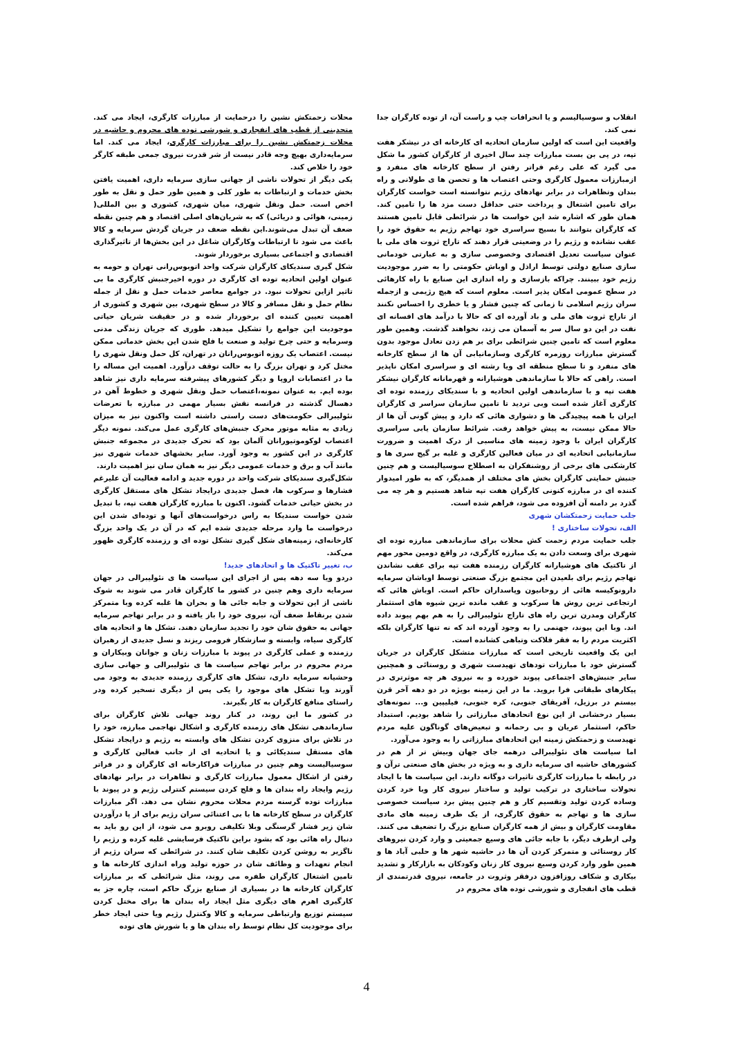انقلاب و سوسیالیسم و یا انحرافات چپ و راست آن، از توده کارگران جدا نمی کند.
واقعیت این است که اولین سازمان اتحادیه ای کارخانه ای در نیشکر هفت تپه، در پی بن بست مبارزات چند سال اخیری از کارگران کشور ما شکل می گیرد که علی رغم فراتر رفتن از سطح کارخانه های منفرد و ازمبارزات معمول کارگری وحتی اعتصاب ها و تحصن ها ی طولانی و راه بندان وتظاهرات در برابر نهادهای رژیم نتوانسته است خواست کارگران برای تامین اشتغال و پرداخت حتی حداقل دست مزد ها را تامین کند. همان طور که اشاره شد این خواست ها در شرائطی قابل تامین هستند که کارگران بتوانند با بسیج سراسری خود تهاجم رژیم به حقوق خود را عقب نشانده و رژیم را در وضعیتی قرار دهند که تاراج ثروت های ملی با عنوان سیاست تعدیل اقتصادی وخصوصی سازی و به عبارتی خودمانی سازی صنایع دولتی توسط اراذل و اوباش حکومتی را به ضرر موجودیت رژیم خود ببینند. چراکه بازسازی و راه اندازی این صنایع با راه کارهائی در سطح عمومی امکان پذیر است. معلوم است که هیچ رژیمی و ازجمله سران رژیم اسلامی تا زمانی که چنین فشار و یا خطری را احساس نکنند از تاراج ثروت های ملی و باد آورده ای که حالا با درآمد های افسانه ای نفت در این دو سال سر به آسمان می زند، نخواهند گذشت. وهمین طور معلوم است که تامین چنین شرائطی برای بر هم زدن تعادل موجود بدون گسترش مبارزات روزمره کارگری وسازمانیابی آن ها از سطح کارخانه های منفرد و تا سطح منطقه ای ویا رشته ای و سراسری امکان ناپذیر است. راهی که حالا با سازماندهی هوشیارانه و قهرمانانه کارگران نیشکر هفت تپه و با سازماندهی اولین اتحادیه و با سندیکای رزمنده توده ای کارگری آغاز شده است وبی تردید تا تامین سازمان سراسر ی کارگران ایران با همه پیچیدگی ها و دشواری هائی که دارد و پیش گونی آن ها از حالا ممکن نیست، به پیش خواهد رفت. شرائط سازمان یابی سراسری کارگران ایران با وجود زمینه های مناسبی از درک اهمیت و ضرورت سازمانیابی اتحادیه ای در میان فعالین کارگری و غلبه بر گیج سری ها و کارشکنی های برخی از روشنفکران به اصطلاح سوسیالیست و هم چنین جنبش حمایتی کارگران بخش های مختلف از همدیگر، که به طور امیدوار کننده ای در مبارزه کنونی کارگران هفت تپه شاهد هستیم و هر چه می گذرد بر دامنه آن افزوده می شود، فراهم شده است.
جلب حمایت زحمتکشان شهری
الف، تحولات ساختاری !
جلب حمایت مردم زحمت کش محلات برای سازماندهی مبارزه توده ای شهری برای وسعت دادن به یک مبارزه کارگری، در واقع دومین محور مهم از تاکتیک های هوشیارانه کارگران رزمنده هفت تپه برای عقب نشاندن تهاجم رژیم برای بلعیدن این مجتمع بزرگ صنعتی توسط اوباشان سرمایه دارونوکیسه هائی از روحانیون وپاسداران حاکم است. اوباش هائی که ارتجاعی ترین روش ها سرکوب و عقب مانده ترین شیوه های استثمار کارگران ومدرن ترین راه های تاراج نئولیبرالی را به هم بهم پیوند داده اند. وبا این پیوند، جهنمی را به وجود آورده اند که نه تنها کارگران بلکه اکثریت مردم را به فقر فلاکت وتباهی کشانده است.
این یک واقعیت تاریخی است که مبارزات متشکل کارگران در جریان گسترش خود با مبارزات تودهای تهیدست شهری و روستائی و همچنین سایر جنبش‌های اجتماعی پیوند خورده و به نیروی هر چه موثرتری در پیکارهای طبقاتی فرا بروید. ما در این زمینه بویژه در دو دهه آخر قرن بیستم در برزیل، آفریقای جنوبی، کره جنوبی، فیلیپین و... نمونه‌های بسیار درخشانی از این نوع اتحادهای مبارزاتی را شاهد بودیم. استبداد حاکم، استثمار عریان و بی رحمانه و تبعیض‌های گوناگون علیه مردم تهیدست و زحمتکش زمینه این اتحادهای مبارزاتی را به وجود می‌آورد.
اما سیاست های نئولیبرالی درهمه جای جهان وبیش تر از هم در کشورهای حاشیه ای سرمایه داری و به ویژه در بخش های صنعتی ترآن و در رابطه با مبارزات کارگری تاثیرات دوگانه دارند. این سیاست ها با ایجاد تحولات ساختاری در ترکیب تولید و ساختار نیروی کار وبا خرد کردن وساده کردن تولید وتقسیم کار و هم چنین پیش برد سیاست خصوصی سازی ها و تهاجم به حقوق کارگری، از یک طرف زمینه های مادی مقاومت کارگران و بیش از همه کارگران صنایع بزرگ را تضعیف می کنند. ولی ازطرف دیگر، با جابه جائی های وسیع جمعیتی و وارد کردن نیروهای کار روستائی و متمرکز کردن آن ها در حاشیه شهر ها و حلبی آباد ها و همین طور وارد کردن وسیع نیروی کار زنان وکودکان به بازارکار و تشدید بیکاری و شکاف روزافزون درفقر وثروت در جامعه، نیروی قدرتمندی از قطب های انفجاری و شورشی توده های محروم در
محلات زحمتکش نشین را درحمایت از مبارزات کارگری، ایجاد می کند. متحدینی از قطب های انفجاری و شورشی توده های محروم و حاشیه در محلات زحمتکش نشین را برای مبارزات کارگری، ایجاد می کند. اما سرمایه‌داری بهیچ وجه قادر نیست از شر قدرت نیروی جمعی طبقه کارگر خود را خلاص کند.
یکی دیگر از تحولات ناشی از جهانی سازی سرمایه داری، اهمیت یافتن بخش خدمات و ارتباطات به طور کلی و همین طور حمل و نقل به طور اخص است. حمل ونقل شهری، میان شهری، کشوری و بین المللی( زمینی، هوائی و دریائی) که به شریان‌های اصلی اقتصاد و هم چنین نقطه ضعف آن تبدل می‌شوند.این نقطه ضعف در جریان گردش سرمایه و کالا باعث می شود تا ارتباطات وکارگران شاغل در این بخش‌ها از تاثیرگذاری اقتصادی و اجتماعی بسیاری برخوردار شوند.
شکل گیری سندیکای کارگران شرکت واحد اتوبوس‌رانی تهران و حومه به عنوان اولین اتحادیه توده ای کارگری در دوره اخیرجنبش کارگری ما بی تاثیر ازاین تحولات نبود. در جوامع معاصر خدمات حمل و نقل از جمله نظام حمل و نقل مسافر و کالا در سطح شهری، بین شهری و کشوری از اهمیت تعیین کننده ای برخوردار شده و در حقیقت شریان حیاتی موجودیت این جوامع را تشکیل میدهد. طوری که جریان زندگی مدنی وسرمایه و حتی چرخ تولید و صنعت با فلج شدن این بخش خدماتی ممکن نیست. اعتصاب یک روزه اتوبوس‌رانان در تهران، کل حمل ونقل شهری را مختل کرد و تهران بزرگ را به حالت توقف درآورد. اهمیت این مساله را ما در اعتصابات اروپا و دیگر کشورهای پیشرفته سرمایه داری نیز شاهد بوده ایم. به عنوان نمونه،اعتصاب حمل ونقل شهری و خطوط آهن در دهسال گذشته در فرانسه نقش بسیار مهمی در مبارزه با تعرضات نئولیبرالی حکومت‌های دست راستی داشته است واکنون نیز به میزان زیادی به مثابه موتور محرک جنبش‌های کارگری عمل می‌کند. نمونه دیگر اعتصاب لوکوموتیورانان آلمان بود که تحرک جدیدی در مجموعه جنبش کارگری در این کشور به وجود آورد. سایر بخشهای خدمات شهری نیز مانند آب و برق و خدمات عمومی دیگر نیز به همان سان نیز اهمیت دارند.
شکل‌گیری سندیکای شرکت واحد در دوره جدید و ادامه فعالیت آن علیرغم فشارها و سرکوب ها، فصل جدیدی درایجاد تشکل های مستقل کارگری در بخش حیاتی خدمات گشود. اکنون با مبارزه کارگران هفت تپه، با تبدیل شدن خواست سندیکا به راس درخواست‌های آنها و توده‌ای شدن این درخواست ما وارد مرحله جدیدی شده ایم که در آن در یک واحد بزرگ کارخانه‌ای، زمینه‌های شکل گیری تشکل توده ای و رزمنده کارگری ظهور می‌کند.
ب، تغییر تاکتیک ها و اتحادهای جدید!
دردو ویا سه دهه پس از اجرای این سیاست ها ی نئولیبرالی در جهان سرمایه داری وهم چنین در کشور ما کارگران قادر می شوند به شوک ناشی از این تحولات و جابه جائی ها و بحران ها غلبه کرده وبا متمرکز شدن برنقاط ضعف آن، نیروی خود را باز یافته و در برابر تهاجم سرمایه جهانی به حقوق شان خود را تجدید سازمان دهند. تشکل ها و اتحادیه های کارگری سیاه، وابسته و سازشکار فرومی ریزند و نسل جدیدی از رهبران رزمنده و عملی کارگری در پیوند با مبارزات زنان و جوانان وبیکاران و مردم محروم در برابر تهاجم سیاست ها ی نئولیبرالی و جهانی سازی وحشیانه سرمایه داری، تشکل های کارگری رزمنده جدیدی به وجود می آورند ویا تشکل های موجود را یکی پس از دیگری تسخیر کرده ودر راستای منافع کارگران به کار بگیرند.
در کشور ما این روند، در کنار روند جهانی تلاش کارگران برای سازماندهی تشکل های رزمنده کارگری و اشکال تهاجمی مبارزه، خود را در تلاش برای منزوی کردن تشکل های وابسته به رژیم و درایجاد تشکل های مستقل سندیکائی و یا اتحادیه ای از جانب فعالین کارگری و سوسیالیست وهم چنین در مبارزات فراکارخانه ای کارگران و در فراتر رفتن از اشکال معمول مبارزات کارگری و تظاهرات در برابر نهادهای رژیم وایجاد راه بندان ها و فلج کردن سیستم کنترلی رژیم و در پیوند با مبارزات توده گرسنه مردم محلات محروم نشان می دهد. اگر مبارزات کارگران در سطح کارخانه ها با بی اعتنائی سران رژیم برای از پا درآوردن شان زیر فشار گرسنگی وبلا تکلیفی روبرو می شود، از این رو باید به دنبال راه هائی بود که بشود براین تاکتیک فرسایشی غلبه کرده و رژیم را ناگزیر به روشن کردن تکلیف شان کنند. در شرائطی که سران رژیم از انجام تعهدات و وظائف شان در حوزه تولید وراه اندازی کارخانه ها و تامین اشتغال کارگران طفره می روند، مثل شرائطی که بر مبارزات کارگران کارخانه ها در بسیاری از صنایع بزرگ حاکم است، چاره جز به کارگیری اهرم های دیگری مثل ایجاد راه بندان ها برای مختل کردن سیستم توزیع وارتباطی سرمایه و کالا وکنترل رژیم ویا حتی ایجاد خطر برای موجودیت کل نظام توسط راه بندان ها و یا شورش های توده
4